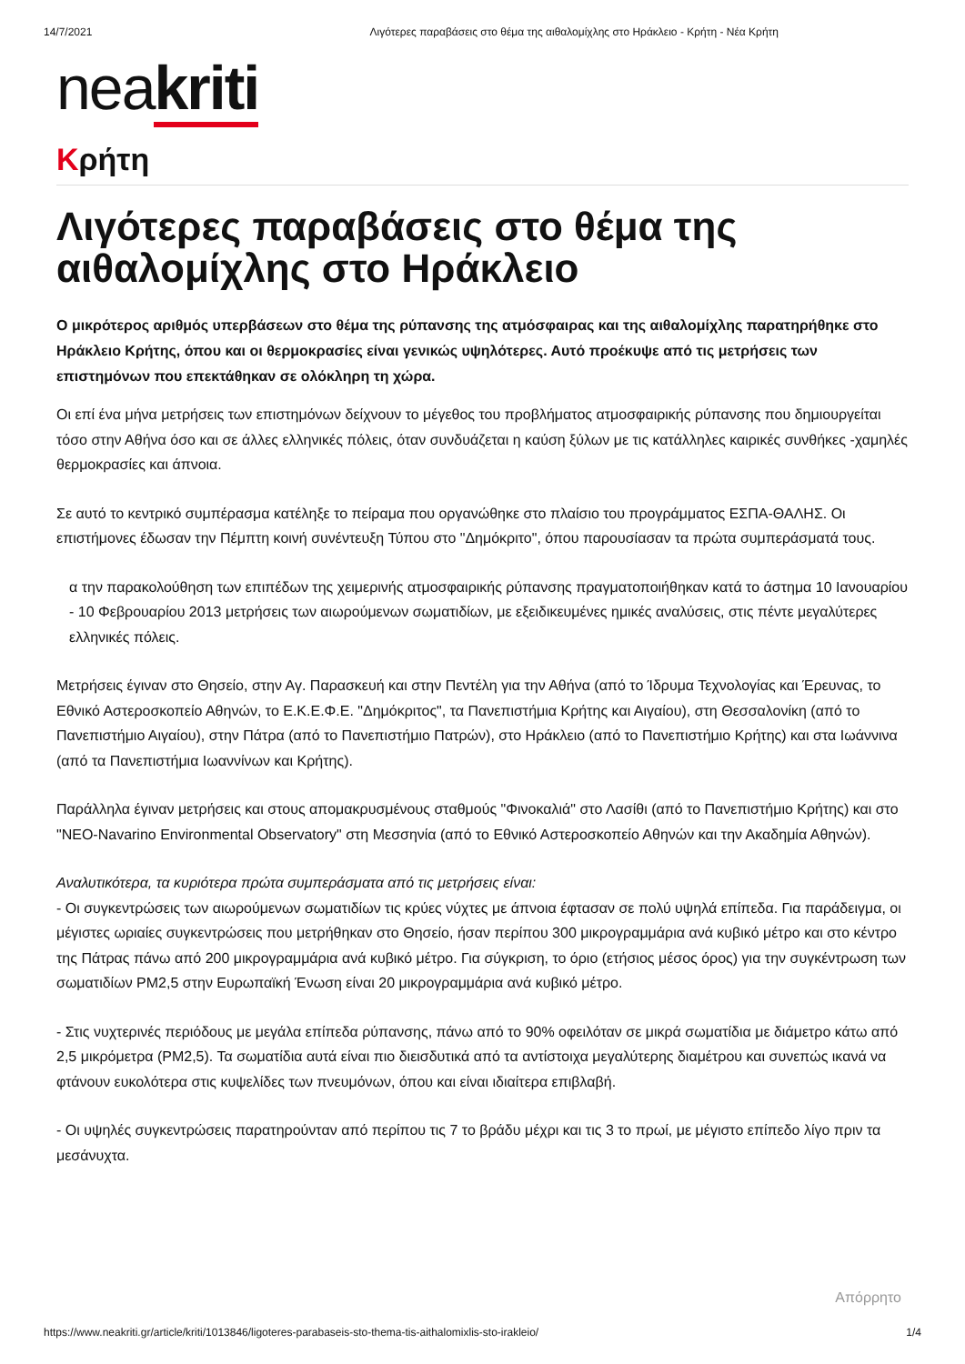14/7/2021 Λιγότερες παραβάσεις στο θέμα της αιθαλομίχλης στο Ηράκλειο - Κρήτη - Νέα Κρήτη
neakriti
Κρήτη
Λιγότερες παραβάσεις στο θέμα της αιθαλομίχλης στο Ηράκλειο
Ο μικρότερος αριθμός υπερβάσεων στο θέμα της ρύπανσης της ατμόσφαιρας και της αιθαλομίχλης παρατηρήθηκε στο Ηράκλειο Κρήτης, όπου και οι θερμοκρασίες είναι γενικώς υψηλότερες. Αυτό προέκυψε από τις μετρήσεις των επιστημόνων που επεκτάθηκαν σε ολόκληρη τη χώρα.
Οι επί ένα μήνα μετρήσεις των επιστημόνων δείχνουν το μέγεθος του προβλήματος ατμοσφαιρικής ρύπανσης που δημιουργείται τόσο στην Αθήνα όσο και σε άλλες ελληνικές πόλεις, όταν συνδυάζεται η καύση ξύλων με τις κατάλληλες καιρικές συνθήκες -χαμηλές θερμοκρασίες και άπνοια.
Σε αυτό το κεντρικό συμπέρασμα κατέληξε το πείραμα που οργανώθηκε στο πλαίσιο του προγράμματος ΕΣΠΑ-ΘΑΛΗΣ. Οι επιστήμονες έδωσαν την Πέμπτη κοινή συνέντευξη Τύπου στο "Δημόκριτο", όπου παρουσίασαν τα πρώτα συμπεράσματά τους.
α την παρακολούθηση των επιπέδων της χειμερινής ατμοσφαιρικής ρύπανσης πραγματοποιήθηκαν κατά το άστημα 10 Ιανουαρίου - 10 Φεβρουαρίου 2013 μετρήσεις των αιωρούμενων σωματιδίων, με εξειδικευμένες ημικές αναλύσεις, στις πέντε μεγαλύτερες ελληνικές πόλεις.
Μετρήσεις έγιναν στο Θησείο, στην Αγ. Παρασκευή και στην Πεντέλη για την Αθήνα (από το Ίδρυμα Τεχνολογίας και Έρευνας, το Εθνικό Αστεροσκοπείο Αθηνών, το Ε.Κ.Ε.Φ.Ε. "Δημόκριτος", τα Πανεπιστήμια Κρήτης και Αιγαίου), στη Θεσσαλονίκη (από το Πανεπιστήμιο Αιγαίου), στην Πάτρα (από το Πανεπιστήμιο Πατρών), στο Ηράκλειο (από το Πανεπιστήμιο Κρήτης) και στα Ιωάννινα (από τα Πανεπιστήμια Ιωαννίνων και Κρήτης).
Παράλληλα έγιναν μετρήσεις και στους απομακρυσμένους σταθμούς "Φινοκαλιά" στο Λασίθι (από το Πανεπιστήμιο Κρήτης) και στο "ΝΕΟ-Navarino Environmental Observatory" στη Μεσσηνία (από το Εθνικό Αστεροσκοπείο Αθηνών και την Ακαδημία Αθηνών).
Αναλυτικότερα, τα κυριότερα πρώτα συμπεράσματα από τις μετρήσεις είναι:
- Οι συγκεντρώσεις των αιωρούμενων σωματιδίων τις κρύες νύχτες με άπνοια έφτασαν σε πολύ υψηλά επίπεδα. Για παράδειγμα, οι μέγιστες ωριαίες συγκεντρώσεις που μετρήθηκαν στο Θησείο, ήσαν περίπου 300 μικρογραμμάρια ανά κυβικό μέτρο και στο κέντρο της Πάτρας πάνω από 200 μικρογραμμάρια ανά κυβικό μέτρο. Για σύγκριση, το όριο (ετήσιος μέσος όρος) για την συγκέντρωση των σωματιδίων PM2,5 στην Ευρωπαϊκή Ένωση είναι 20 μικρογραμμάρια ανά κυβικό μέτρο.
- Στις νυχτερινές περιόδους με μεγάλα επίπεδα ρύπανσης, πάνω από το 90% οφειλόταν σε μικρά σωματίδια με διάμετρο κάτω από 2,5 μικρόμετρα (PM2,5). Τα σωματίδια αυτά είναι πιο διεισδυτικά από τα αντίστοιχα μεγαλύτερης διαμέτρου και συνεπώς ικανά να φτάνουν ευκολότερα στις κυψελίδες των πνευμόνων, όπου και είναι ιδιαίτερα επιβλαβή.
- Οι υψηλές συγκεντρώσεις παρατηρούνταν από περίπου τις 7 το βράδυ μέχρι και τις 3 το πρωί, με μέγιστο επίπεδο λίγο πριν τα μεσάνυχτα.
Απόρρητο
https://www.neakriti.gr/article/kriti/1013846/ligoteres-parabaseis-sto-thema-tis-aithalomixlis-sto-irakleio/ 1/4